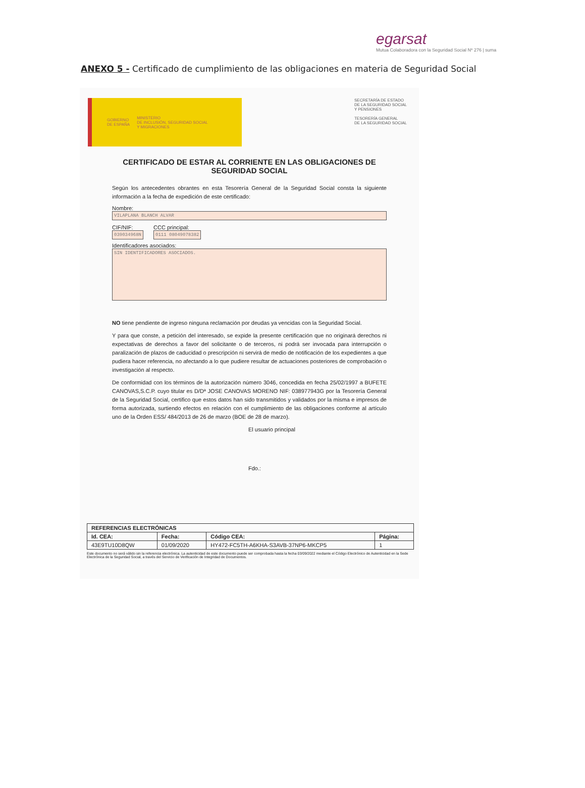egarsat
Mutua Colaboradora con la Seguridad Social Nº 276 | suma
ANEXO 5 - Certificado de cumplimiento de las obligaciones en materia de Seguridad Social
GOBIERNO
DE ESPAÑA MINISTERIO
DE INCLUSIÓN, SEGURIDAD SOCIAL
Y MIGRACIONES
SECRETARÍA DE ESTADO
DE LA SEGURIDAD SOCIAL
Y PENSIONES
TESORERÍA GENERAL
DE LA SEGURIDAD SOCIAL
CERTIFICADO DE ESTAR AL CORRIENTE EN LAS OBLIGACIONES DE SEGURIDAD SOCIAL
Según los antecedentes obrantes en esta Tesorería General de la Seguridad Social consta la siguiente información a la fecha de expedición de este certificado:
Nombre:
VILAPLANA BLANCH ALVAR
CIF/NIF:
039034968N
CCC principal:
0111 08049078382
Identificadores asociados:
SIN IDENTIFICADORES ASOCIADOS.
NO tiene pendiente de ingreso ninguna reclamación por deudas ya vencidas con la Seguridad Social.
Y para que conste, a petición del interesado, se expide la presente certificación que no originará derechos ni expectativas de derechos a favor del solicitante o de terceros, ni podrá ser invocada para interrupción o paralización de plazos de caducidad o prescripción ni servirá de medio de notificación de los expedientes a que pudiera hacer referencia, no afectando a lo que pudiere resultar de actuaciones posteriores de comprobación o investigación al respecto.
De conformidad con los términos de la autorización número 3046, concedida en fecha 25/02/1997 a BUFETE CANOVAS,S.C.P. cuyo titular es D/Dª JOSE CANOVAS MORENO NIF: 038977943G por la Tesorería General de la Seguridad Social, certifico que estos datos han sido transmitidos y validados por la misma e impresos de forma autorizada, surtiendo efectos en relación con el cumplimiento de las obligaciones conforme al artículo uno de la Orden ESS/ 484/2013 de 26 de marzo (BOE de 28 de marzo).
El usuario principal
Fdo.:
| REFERENCIAS ELECTRÓNICAS | | | |
| --- | --- | --- | --- |
| Id. CEA: | Fecha: | Código CEA: | Página: |
| 43E9TU10D8QW | 01/09/2020 | HY472-FC5TH-A6KHA-S3AVB-37NP6-MKCP5 | 1 |
Este documento no será válido sin la referencia electrónica. La autenticidad de este documento puede ser comprobada hasta la fecha 03/09/2022 mediante el Código Electrónico de Autenticidad en la Sede Electrónica de la Seguridad Social, a través del Servicio de Verificación de Integridad de Documentos.